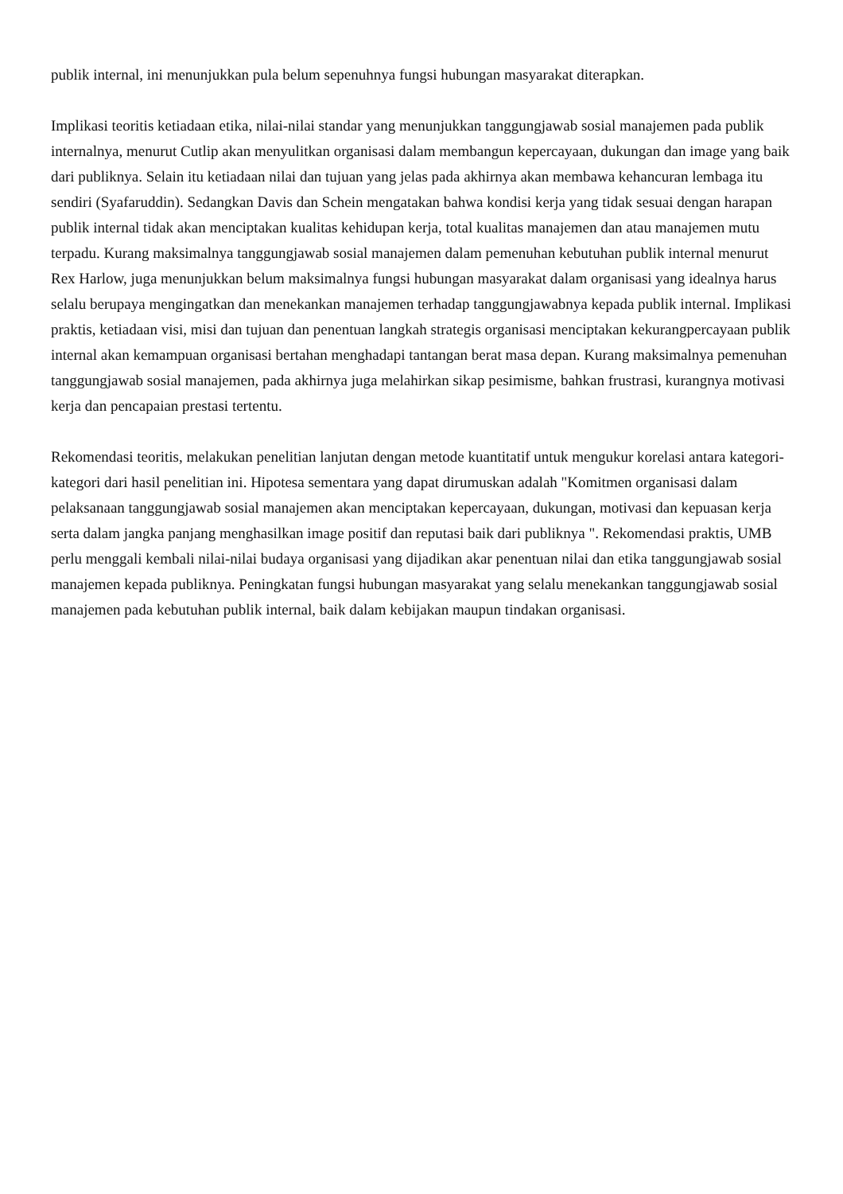publik internal, ini menunjukkan pula belum sepenuhnya fungsi hubungan masyarakat diterapkan.
Implikasi teoritis ketiadaan etika, nilai-nilai standar yang menunjukkan tanggungjawab sosial manajemen pada publik internalnya, menurut Cutlip akan menyulitkan organisasi dalam membangun kepercayaan, dukungan dan image yang baik dari publiknya. Selain itu ketiadaan nilai dan tujuan yang jelas pada akhirnya akan membawa kehancuran lembaga itu sendiri (Syafaruddin). Sedangkan Davis dan Schein mengatakan bahwa kondisi kerja yang tidak sesuai dengan harapan publik internal tidak akan menciptakan kualitas kehidupan kerja, total kualitas manajemen dan atau manajemen mutu terpadu. Kurang maksimalnya tanggungjawab sosial manajemen dalam pemenuhan kebutuhan publik internal menurut Rex Harlow, juga menunjukkan belum maksimalnya fungsi hubungan masyarakat dalam organisasi yang idealnya harus selalu berupaya mengingatkan dan menekankan manajemen terhadap tanggungjawabnya kepada publik internal. Implikasi praktis, ketiadaan visi, misi dan tujuan dan penentuan langkah strategis organisasi menciptakan kekurangpercayaan publik internal akan kemampuan organisasi bertahan menghadapi tantangan berat masa depan. Kurang maksimalnya pemenuhan tanggungjawab sosial manajemen, pada akhirnya juga melahirkan sikap pesimisme, bahkan frustrasi, kurangnya motivasi kerja dan pencapaian prestasi tertentu.
Rekomendasi teoritis, melakukan penelitian lanjutan dengan metode kuantitatif untuk mengukur korelasi antara kategori-kategori dari hasil penelitian ini. Hipotesa sementara yang dapat dirumuskan adalah "Komitmen organisasi dalam pelaksanaan tanggungjawab sosial manajemen akan menciptakan kepercayaan, dukungan, motivasi dan kepuasan kerja serta dalam jangka panjang menghasilkan image positif dan reputasi baik dari publiknya ". Rekomendasi praktis, UMB perlu menggali kembali nilai-nilai budaya organisasi yang dijadikan akar penentuan nilai dan etika tanggungjawab sosial manajemen kepada publiknya. Peningkatan fungsi hubungan masyarakat yang selalu menekankan tanggungjawab sosial manajemen pada kebutuhan publik internal, baik dalam kebijakan maupun tindakan organisasi.